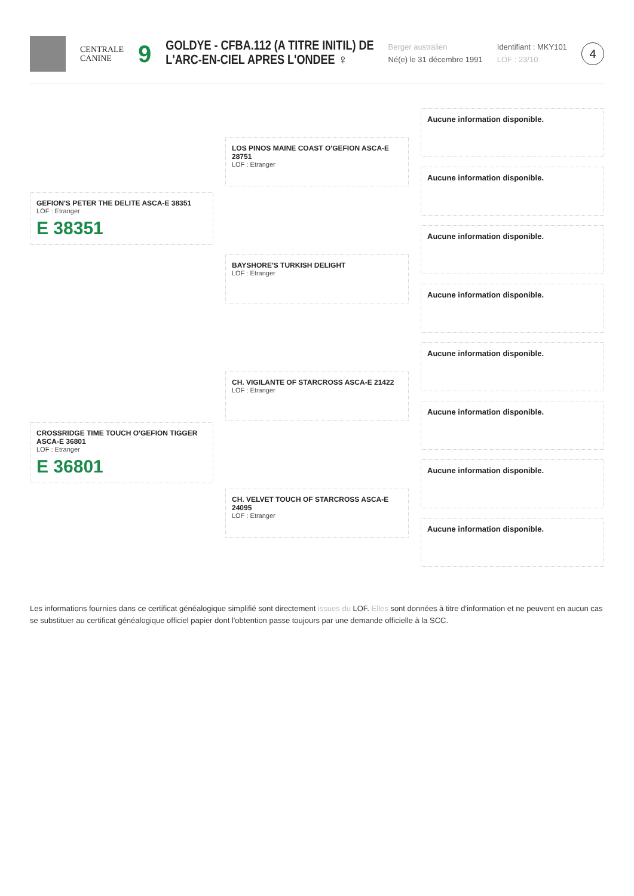CENTRALE
CANINE
9
GOLDYE - CFBA.112 (A TITRE INITIL) DE
L'ARC-EN-CIEL APRES L'ONDEE ♀
Berger australien
Né(e) le 31 décembre 1991
Identifiant : MKY101
LOF : 23/10
4
GEFION'S PETER THE DELITE ASCA-E 38351
LOF : Etranger
E 38351
CROSSRIDGE TIME TOUCH O'GEFION TIGGER ASCA-E 36801
LOF : Etranger
E 36801
LOS PINOS MAINE COAST O'GEFION ASCA-E 28751
LOF : Etranger
BAYSHORE'S TURKISH DELIGHT
LOF : Etranger
CH. VIGILANTE OF STARCROSS ASCA-E 21422
LOF : Etranger
CH. VELVET TOUCH OF STARCROSS ASCA-E 24095
LOF : Etranger
Aucune information disponible.
Aucune information disponible.
Aucune information disponible.
Aucune information disponible.
Aucune information disponible.
Aucune information disponible.
Aucune information disponible.
Aucune information disponible.
Les informations fournies dans ce certificat généalogique simplifié sont directement issues du LOF. Elles sont données à titre d'information et ne peuvent en aucun cas se substituer au certificat généalogique officiel papier dont l'obtention passe toujours par une demande officielle à la SCC.